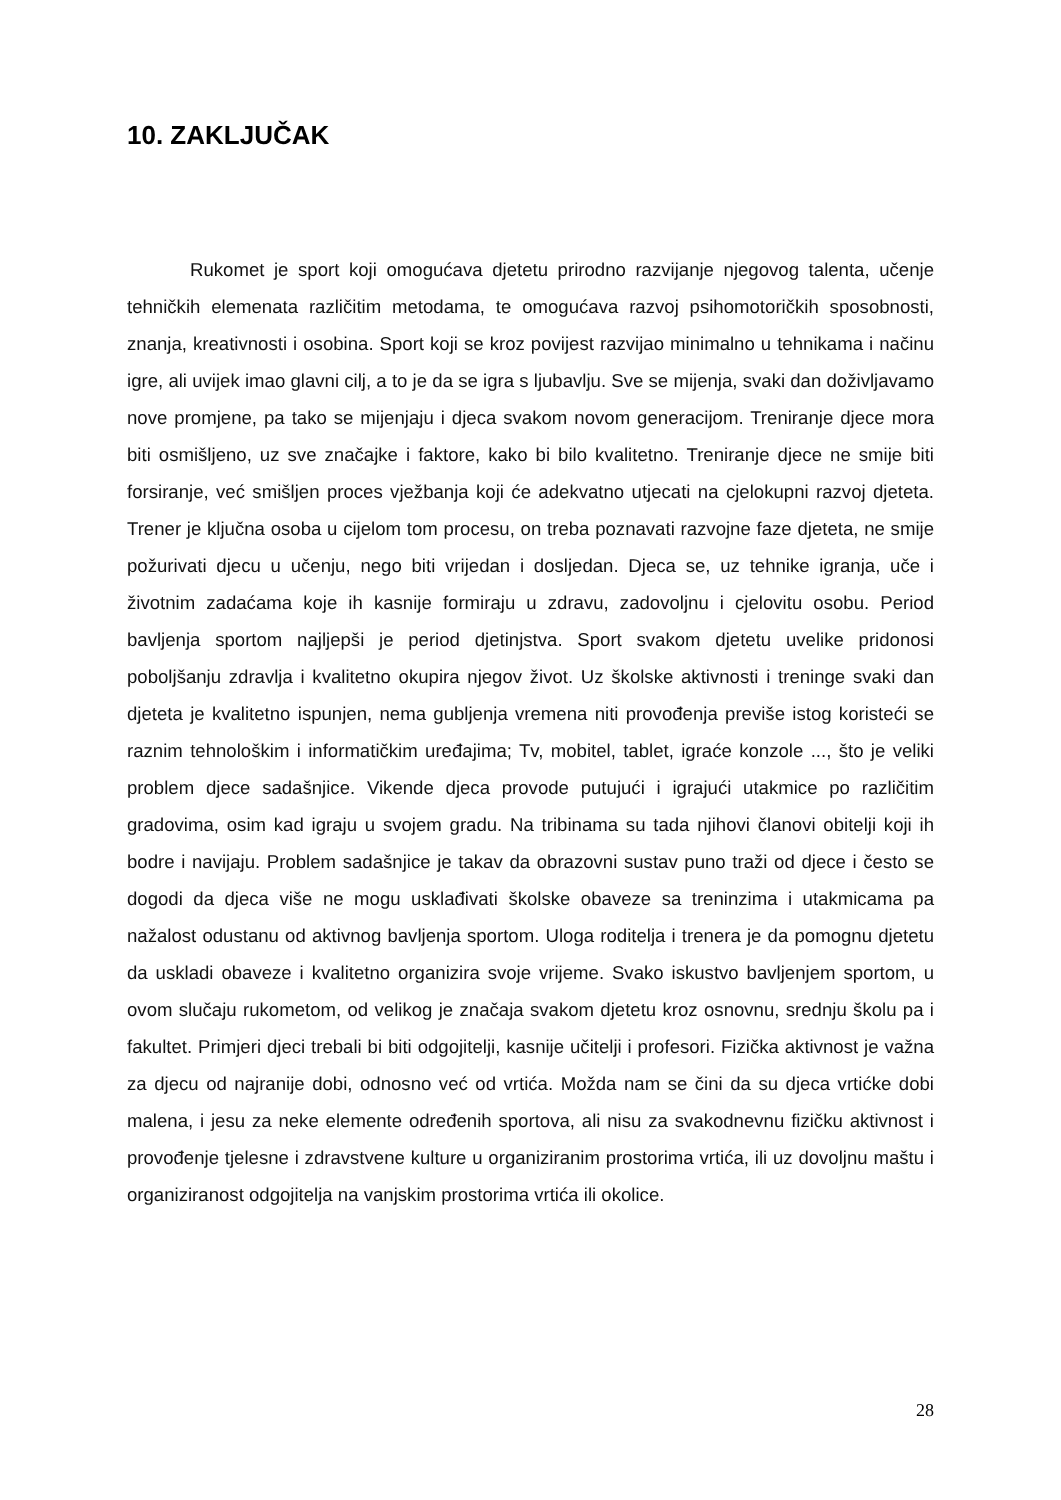10. ZAKLJUČAK
Rukomet je sport koji omogućava djetetu prirodno razvijanje njegovog talenta, učenje tehničkih elemenata različitim metodama, te omogućava razvoj psihomotoričkih sposobnosti, znanja, kreativnosti i osobina. Sport koji se kroz povijest razvijao minimalno u tehnikama i načinu igre, ali uvijek imao glavni cilj, a to je da se igra s ljubavlju. Sve se mijenja, svaki dan doživljavamo nove promjene, pa tako se mijenjaju i djeca svakom novom generacijom. Treniranje djece mora biti osmišljeno, uz sve značajke i faktore, kako bi bilo kvalitetno. Treniranje djece ne smije biti forsiranje, već smišljen proces vježbanja koji će adekvatno utjecati na cjelokupni razvoj djeteta. Trener je ključna osoba u cijelom tom procesu, on treba poznavati razvojne faze djeteta, ne smije požurivati djecu u učenju, nego biti vrijedan i dosljedan. Djeca se, uz tehnike igranja, uče i životnim zadaćama koje ih kasnije formiraju u zdravu, zadovoljnu i cjelovitu osobu. Period bavljenja sportom najljepši je period djetinjstva. Sport svakom djetetu uvelike pridonosi poboljšanju zdravlja i kvalitetno okupira njegov život. Uz školske aktivnosti i treninge svaki dan djeteta je kvalitetno ispunjen, nema gubljenja vremena niti provođenja previše istog koristeći se raznim tehnološkim i informatičkim uređajima; Tv, mobitel, tablet, igraće konzole ..., što je veliki problem djece sadašnjice. Vikende djeca provode putujući i igrajući utakmice po različitim gradovima, osim kad igraju u svojem gradu. Na tribinama su tada njihovi članovi obitelji koji ih bodre i navijaju. Problem sadašnjice je takav da obrazovni sustav puno traži od djece i često se dogodi da djeca više ne mogu usklađivati školske obaveze sa treninzima i utakmicama pa nažalost odustanu od aktivnog bavljenja sportom. Uloga roditelja i trenera je da pomognu djetetu da uskladi obaveze i kvalitetno organizira svoje vrijeme. Svako iskustvo bavljenjem sportom, u ovom slučaju rukometom, od velikog je značaja svakom djetetu kroz osnovnu, srednju školu pa i fakultet. Primjeri djeci trebali bi biti odgojitelji, kasnije učitelji i profesori. Fizička aktivnost je važna za djecu od najranije dobi, odnosno već od vrtića. Možda nam se čini da su djeca vrtićke dobi malena, i jesu za neke elemente određenih sportova, ali nisu za svakodnevnu fizičku aktivnost i provođenje tjelesne i zdravstvene kulture u organiziranim prostorima vrtića, ili uz dovoljnu maštu i organiziranost odgojitelja na vanjskim prostorima vrtića ili okolice.
28